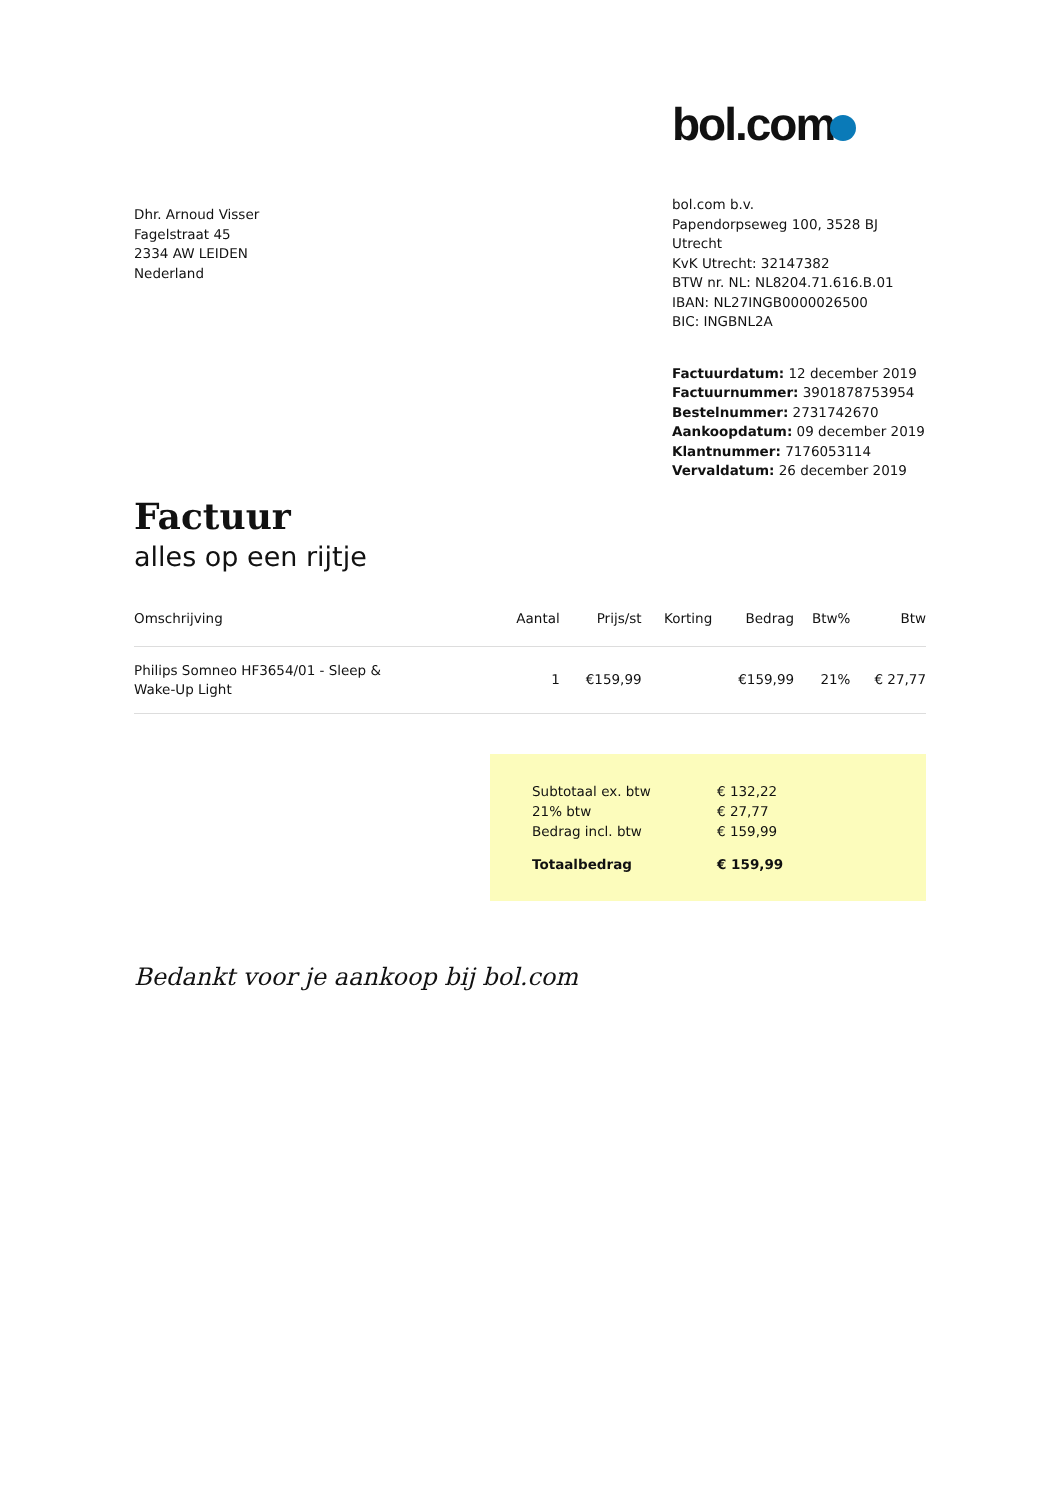Dhr. Arnoud Visser
Fagelstraat 45
2334 AW LEIDEN
Nederland
bol.com
bol.com b.v.
Papendorpseweg 100, 3528 BJ Utrecht
KvK Utrecht: 32147382
BTW nr. NL: NL8204.71.616.B.01
IBAN: NL27INGB0000026500
BIC: INGBNL2A
Factuurdatum: 12 december 2019
Factuurnummer: 3901878753954
Bestelnummer: 2731742670
Aankoopdatum: 09 december 2019
Klantnummer: 7176053114
Vervaldatum: 26 december 2019
Factuur
alles op een rijtje
| Omschrijving | Aantal | Prijs/st | Korting | Bedrag | Btw% | Btw |
| --- | --- | --- | --- | --- | --- | --- |
| Philips Somneo HF3654/01 - Sleep & Wake-Up Light | 1 | €159,99 | | €159,99 | 21% | € 27,77 |
| Subtotaal ex. btw | € 132,22 |
| 21% btw | € 27,77 |
| Bedrag incl. btw | € 159,99 |
| Totaalbedrag | € 159,99 |
Bedankt voor je aankoop bij bol.com